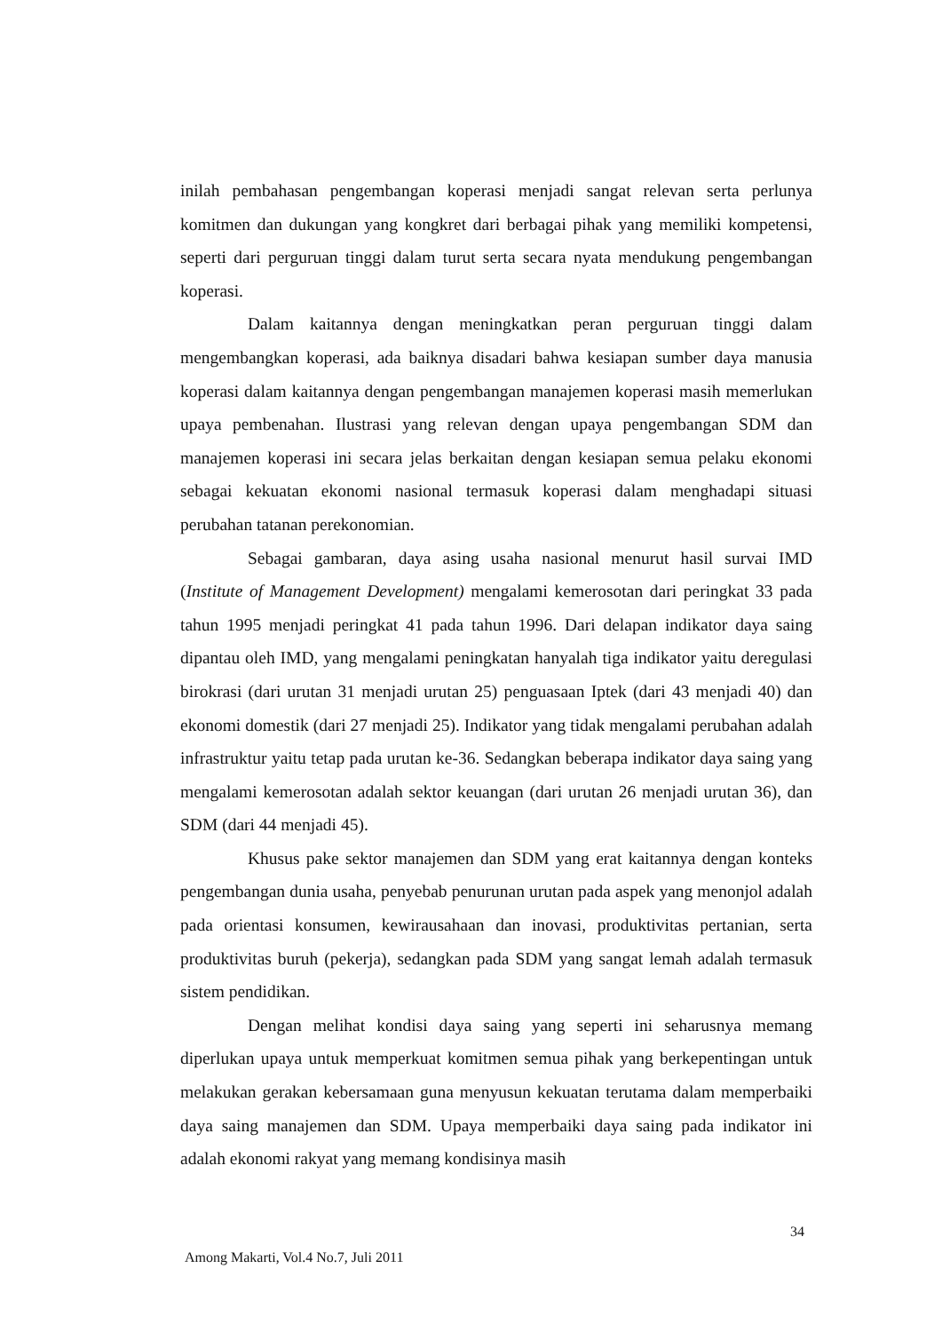inilah pembahasan pengembangan koperasi menjadi sangat relevan serta perlunya komitmen dan dukungan yang kongkret dari berbagai pihak yang memiliki kompetensi, seperti dari perguruan tinggi dalam turut serta secara nyata mendukung pengembangan koperasi.
Dalam kaitannya dengan meningkatkan peran perguruan tinggi dalam mengembangkan koperasi, ada baiknya disadari bahwa kesiapan sumber daya manusia koperasi dalam kaitannya dengan pengembangan manajemen koperasi masih memerlukan upaya pembenahan. Ilustrasi yang relevan dengan upaya pengembangan SDM dan manajemen koperasi ini secara jelas berkaitan dengan kesiapan semua pelaku ekonomi sebagai kekuatan ekonomi nasional termasuk koperasi dalam menghadapi situasi perubahan tatanan perekonomian.
Sebagai gambaran, daya asing usaha nasional menurut hasil survai IMD (Institute of Management Development) mengalami kemerosotan dari peringkat 33 pada tahun 1995 menjadi peringkat 41 pada tahun 1996. Dari delapan indikator daya saing dipantau oleh IMD, yang mengalami peningkatan hanyalah tiga indikator yaitu deregulasi birokrasi (dari urutan 31 menjadi urutan 25) penguasaan Iptek (dari 43 menjadi 40) dan ekonomi domestik (dari 27 menjadi 25). Indikator yang tidak mengalami perubahan adalah infrastruktur yaitu tetap pada urutan ke-36. Sedangkan beberapa indikator daya saing yang mengalami kemerosotan adalah sektor keuangan (dari urutan 26 menjadi urutan 36), dan SDM (dari 44 menjadi 45).
Khusus pake sektor manajemen dan SDM yang erat kaitannya dengan konteks pengembangan dunia usaha, penyebab penurunan urutan pada aspek yang menonjol adalah pada orientasi konsumen, kewirausahaan dan inovasi, produktivitas pertanian, serta produktivitas buruh (pekerja), sedangkan pada SDM yang sangat lemah adalah termasuk sistem pendidikan.
Dengan melihat kondisi daya saing yang seperti ini seharusnya memang diperlukan upaya untuk memperkuat komitmen semua pihak yang berkepentingan untuk melakukan gerakan kebersamaan guna menyusun kekuatan terutama dalam memperbaiki daya saing manajemen dan SDM. Upaya memperbaiki daya saing pada indikator ini adalah ekonomi rakyat yang memang kondisinya masih
34
Among Makarti, Vol.4 No.7, Juli 2011